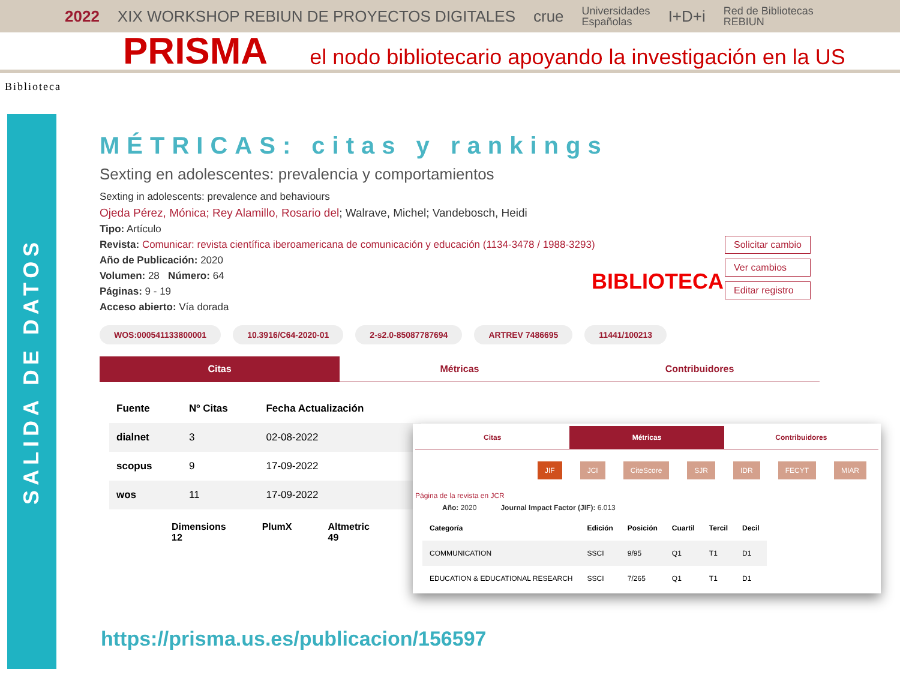2022 XIX WORKSHOP REBIUN DE PROYECTOS DIGITALES crue Universidades
Españolas I+D+i Red de Bibliotecas
REBIUN
PRISMA el nodo bibliotecario apoyando la investigación en la US
Biblioteca
SALIDA DE DATOS
MÉTRICAS: citas y rankings
Sexting en adolescentes: prevalencia y comportamientos
Sexting in adolescents: prevalence and behaviours
Ojeda Pérez, Mónica; Rey Alamillo, Rosario del; Walrave, Michel; Vandebosch, Heidi
Tipo: Artículo
Revista: Comunicar: revista científica iberoamericana de comunicación y educación (1134-3478 / 1988-3293)
Año de Publicación: 2020
Volumen: 28 Número: 64
Páginas: 9 - 19
Acceso abierto: Vía dorada
WOS:000541133800001 10.3916/C64-2020-01 2-s2.0-85087787694 ARTREV 7486695 11441/100213
Citas Métricas Contribuidores
| Fuente | Nº Citas | Fecha Actualización |
| --- | --- | --- |
| dialnet | 3 | 02-08-2022 |
| scopus | 9 | 17-09-2022 |
| wos | 11 | 17-09-2022 |
Dimensions
12 PlumX Altmetric
49
BIBLIOTECA
Solicitar cambio
Ver cambios
Editar registro
Citas Métricas Contribuidores
JIF JCI CiteScore SJR IDR FECYT MIAR
Página de la revista en JCR
Año: 2020 Journal Impact Factor (JIF): 6.013
| Categoría | Edición | Posición | Cuartil | Tercil | Decil |
| --- | --- | --- | --- | --- | --- |
| COMMUNICATION | SSCI | 9/95 | Q1 | T1 | D1 |
| EDUCATION & EDUCATIONAL RESEARCH | SSCI | 7/265 | Q1 | T1 | D1 |
https://prisma.us.es/publicacion/156597